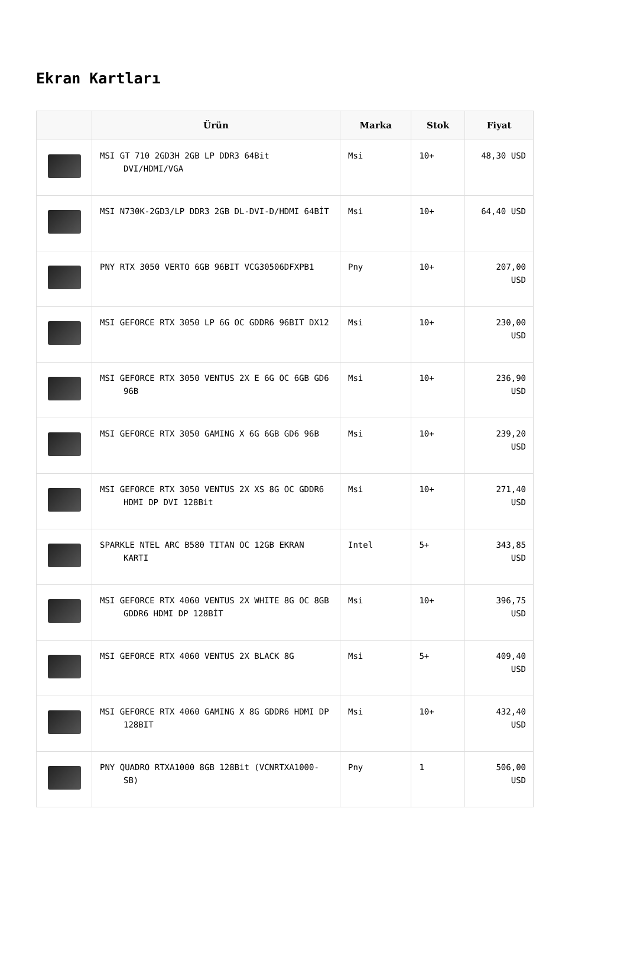Ekran Kartları
| | Ürün | Marka | Stok | Fiyat |
| --- | --- | --- | --- | --- |
| | MSI GT 710 2GD3H 2GB LP DDR3 64Bit DVI/HDMI/VGA | Msi | 10+ | 48,30 USD |
| | MSI N730K-2GD3/LP DDR3 2GB DL-DVI-D/HDMI 64BİT | Msi | 10+ | 64,40 USD |
| | PNY RTX 3050 VERTO 6GB 96BIT VCG30506DFXPB1 | Pny | 10+ | 207,00 USD |
| | MSI GEFORCE RTX 3050 LP 6G OC GDDR6 96BIT DX12 | Msi | 10+ | 230,00 USD |
| | MSI GEFORCE RTX 3050 VENTUS 2X E 6G OC 6GB GD6 96B | Msi | 10+ | 236,90 USD |
| | MSI GEFORCE RTX 3050 GAMING X 6G 6GB GD6 96B | Msi | 10+ | 239,20 USD |
| | MSI GEFORCE RTX 3050 VENTUS 2X XS 8G OC GDDR6 HDMI DP DVI 128Bit | Msi | 10+ | 271,40 USD |
| | SPARKLE NTEL ARC B580 TITAN OC 12GB EKRAN KARTI | Intel | 5+ | 343,85 USD |
| | MSI GEFORCE RTX 4060 VENTUS 2X WHITE 8G OC 8GB GDDR6 HDMI DP 128BİT | Msi | 10+ | 396,75 USD |
| | MSI GEFORCE RTX 4060 VENTUS 2X BLACK 8G | Msi | 5+ | 409,40 USD |
| | MSI GEFORCE RTX 4060 GAMING X 8G GDDR6 HDMI DP 128BIT | Msi | 10+ | 432,40 USD |
| | PNY QUADRO RTXA1000 8GB 128Bit (VCNRTXA1000-SB) | Pny | 1 | 506,00 USD |